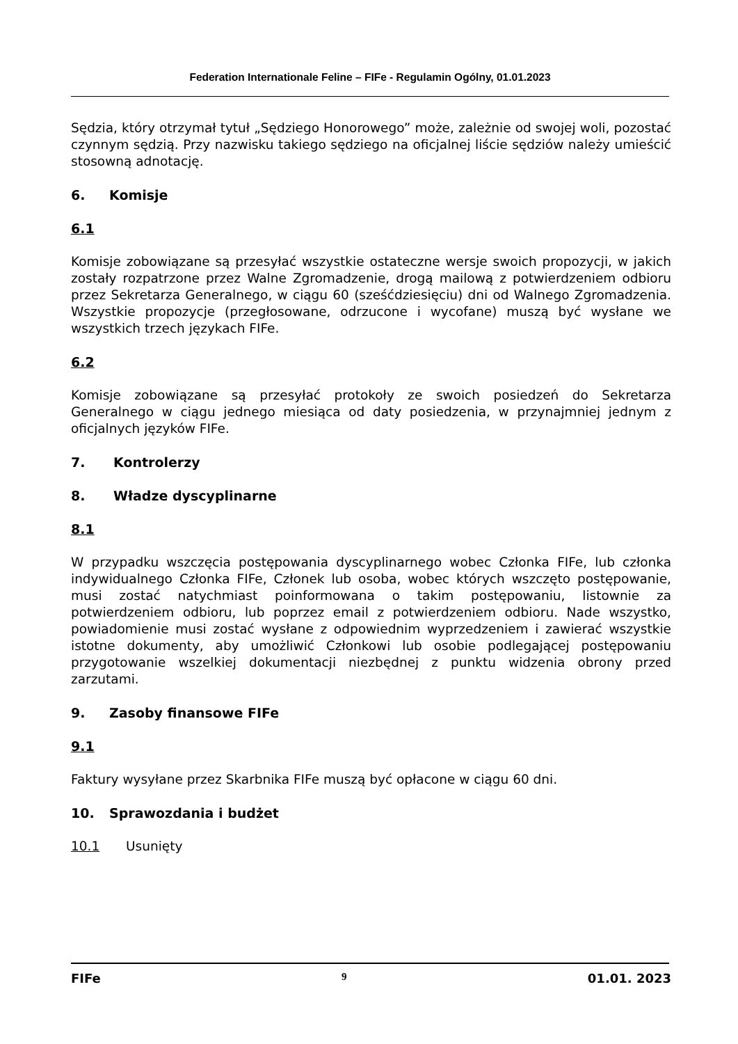Federation Internationale Feline – FIFe - Regulamin Ogólny, 01.01.2023
Sędzia, który otrzymał tytuł „Sędziego Honorowego” może, zależnie od swojej woli, pozostać czynnym sędzią. Przy nazwisku takiego sędziego na oficjalnej liście sędziów należy umieścić stosowną adnotację.
6. Komisje
6.1
Komisje zobowiązane są przesyłać wszystkie ostateczne wersje swoich propozycji, w jakich zostały rozpatrzone przez Walne Zgromadzenie, drogą mailową z potwierdzeniem odbioru przez Sekretarza Generalnego, w ciągu 60 (sześćdziesięciu) dni od Walnego Zgromadzenia. Wszystkie propozycje (przegłosowane, odrzucone i wycofane) muszą być wysłane we wszystkich trzech językach FIFe.
6.2
Komisje zobowiązane są przesyłać protokoły ze swoich posiedzeń do Sekretarza Generalnego w ciągu jednego miesiąca od daty posiedzenia, w przynajmniej jednym z oficjalnych języków FIFe.
7. Kontrolerzy
8. Władze dyscyplinarne
8.1
W przypadku wszczęcia postępowania dyscyplinarnego wobec Członka FIFe, lub członka indywidualnego Członka FIFe, Członek lub osoba, wobec których wszczęto postępowanie, musi zostać natychmiast poinformowana o takim postępowaniu, listownie za potwierdzeniem odbioru, lub poprzez email z potwierdzeniem odbioru. Nade wszystko, powiadomienie musi zostać wysłane z odpowiednim wyprzedzeniem i zawierać wszystkie istotne dokumenty, aby umożliwić Członkowi lub osobie podlegającej postępowaniu przygotowanie wszelkiej dokumentacji niezbędnej z punktu widzenia obrony przed zarzutami.
9. Zasoby finansowe FIFe
9.1
Faktury wysyłane przez Skarbnika FIFe muszą być opłacone w ciągu 60 dni.
10. Sprawozdania i budżet
10.1 Usunięty
FIFe 9 01.01. 2023